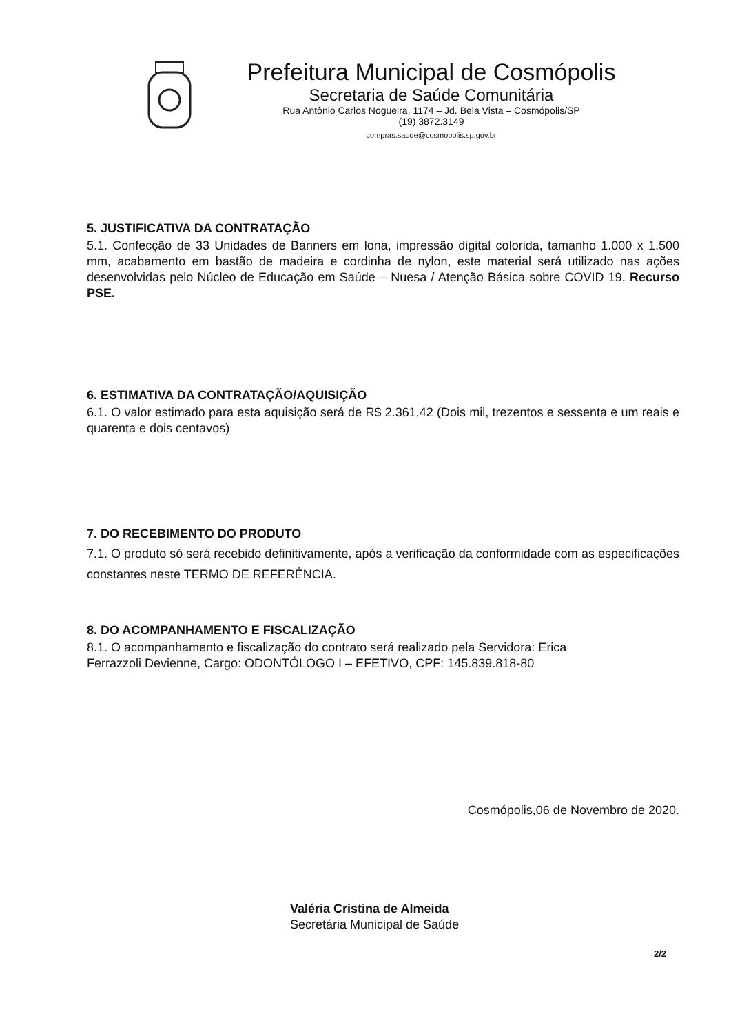Prefeitura Municipal de Cosmópolis
Secretaria de Saúde Comunitária
Rua Antônio Carlos Nogueira, 1174 – Jd. Bela Vista – Cosmópolis/SP
(19) 3872.3149
compras.saude@cosmopolis.sp.gov.br
5. JUSTIFICATIVA DA CONTRATAÇÃO
5.1. Confecção de 33 Unidades de Banners em lona, impressão digital colorida, tamanho 1.000 x 1.500 mm, acabamento em bastão de madeira e cordinha de nylon, este material será utilizado nas ações desenvolvidas pelo Núcleo de Educação em Saúde – Nuesa / Atenção Básica sobre COVID 19, Recurso PSE.
6. ESTIMATIVA DA CONTRATAÇÃO/AQUISIÇÃO
6.1. O valor estimado para esta aquisição será de R$ 2.361,42 (Dois mil, trezentos e sessenta e um reais e quarenta e dois centavos)
7. DO RECEBIMENTO DO PRODUTO
7.1. O produto só será recebido definitivamente, após a verificação da conformidade com as especificações constantes neste TERMO DE REFERÊNCIA.
8. DO ACOMPANHAMENTO E FISCALIZAÇÃO
8.1. O acompanhamento e fiscalização do contrato será realizado pela Servidora: Erica
Ferrazzoli Devienne, Cargo: ODONTÓLOGO I – EFETIVO, CPF: 145.839.818-80
Cosmópolis,06 de Novembro de 2020.
Valéria Cristina de Almeida
Secretária Municipal de Saúde
2/2